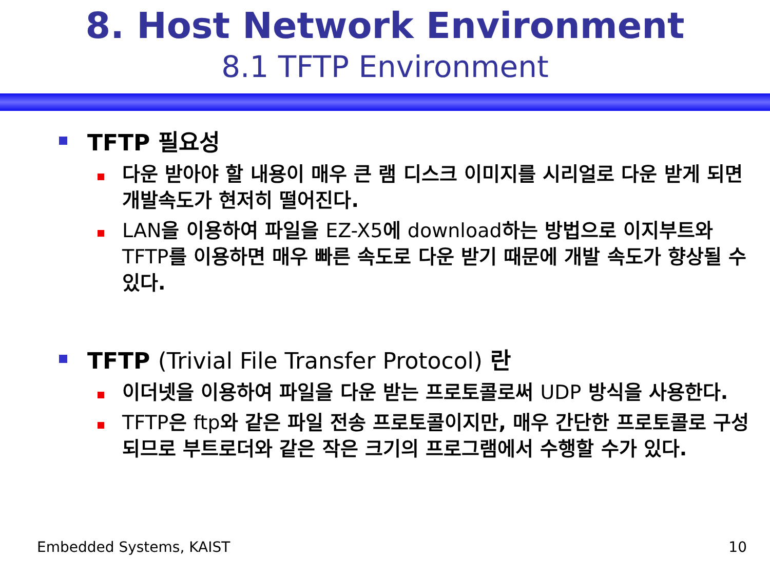8. Host Network Environment
8.1 TFTP Environment
TFTP 필요성
다운 받아야 할 내용이 매우 큰 램 디스크 이미지를 시리얼로 다운 받게 되면 개발속도가 현저히 떨어진다.
LAN을 이용하여 파일을 EZ-X5에 download하는 방법으로 이지부트와 TFTP를 이용하면 매우 빠른 속도로 다운 받기 때문에 개발 속도가 향상될 수 있다.
TFTP (Trivial File Transfer Protocol) 란
이더넷을 이용하여 파일을 다운 받는 프로토콜로써 UDP 방식을 사용한다.
TFTP은 ftp와 같은 파일 전송 프로토콜이지만, 매우 간단한 프로토콜로 구성되므로 부트로더와 같은 작은 크기의 프로그램에서 수행할 수가 있다.
Embedded Systems, KAIST 10